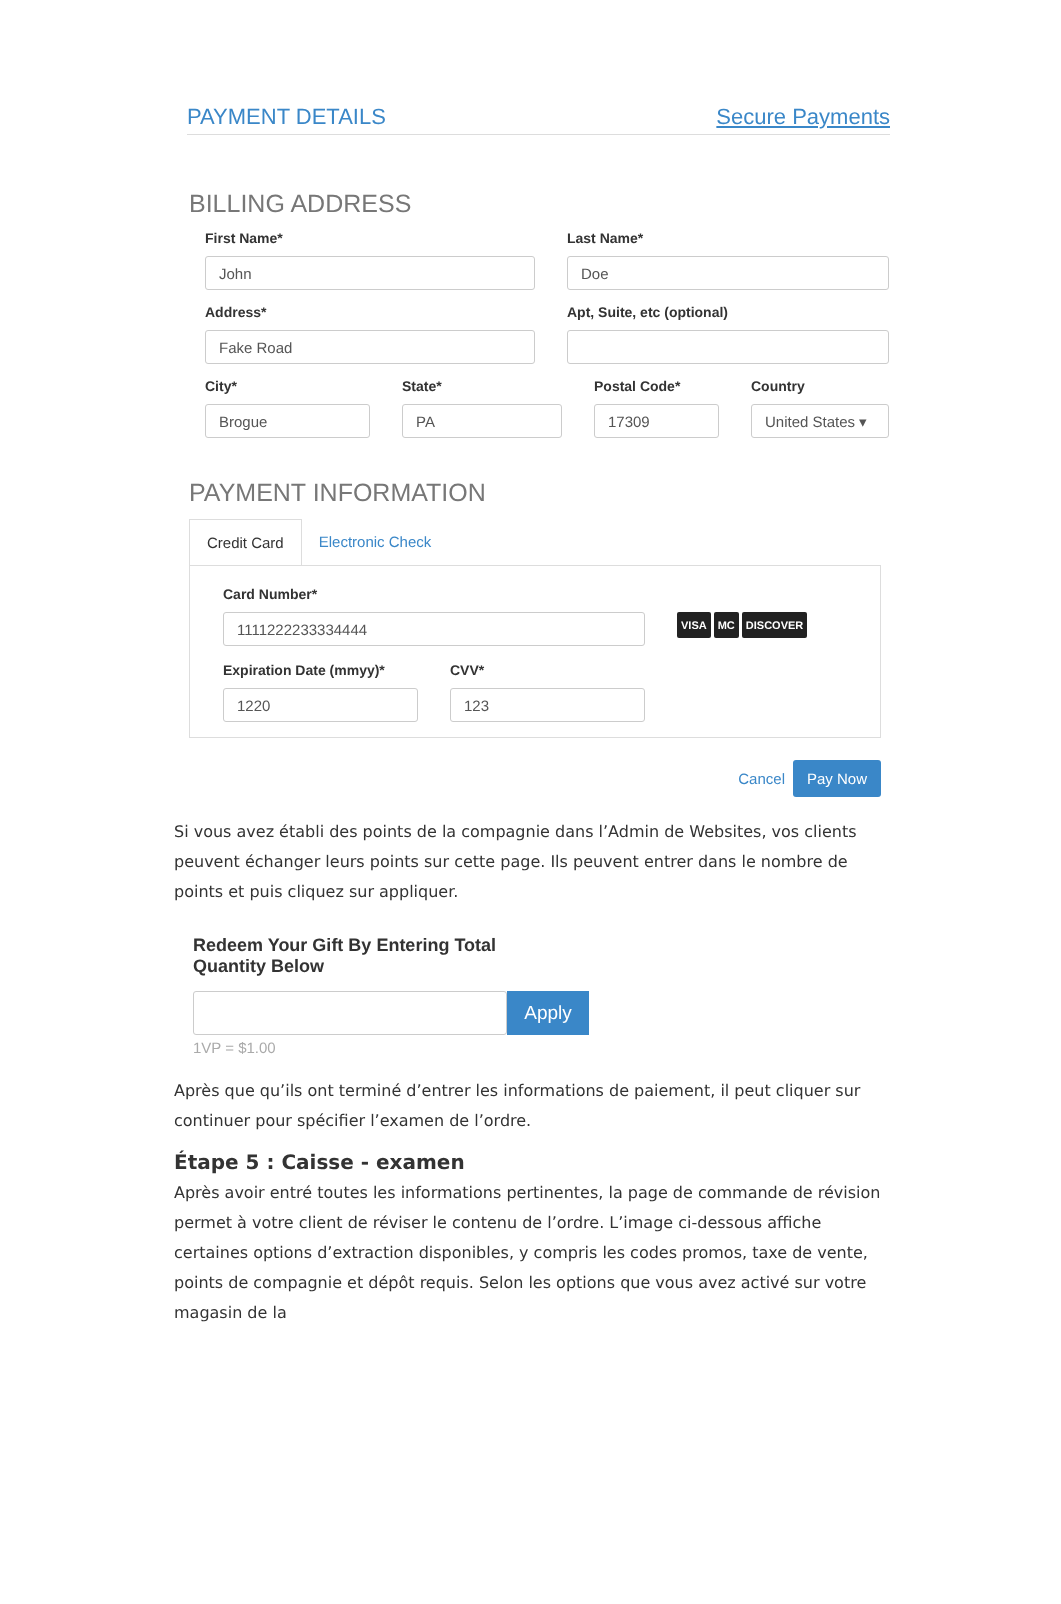PAYMENT DETAILS Secure Payments
BILLING ADDRESS
First Name*
John
Last Name*
Doe
Address*
Fake Road
Apt, Suite, etc (optional)
City*
Brogue
State*
PA
Postal Code*
17309
Country
United States ▾
PAYMENT INFORMATION
Credit Card Electronic Check
Card Number*
1111222233334444
VISA MC DISCOVER
Expiration Date (mmyy)*
1220
CVV*
123
Cancel Pay Now
Si vous avez établi des points de la compagnie dans l’Admin de Websites, vos clients peuvent échanger leurs points sur cette page. Ils peuvent entrer dans le nombre de points et puis cliquez sur appliquer.
Redeem Your Gift By Entering Total
Quantity Below
Apply
1VP = $1.00
Après que qu’ils ont terminé d’entrer les informations de paiement, il peut cliquer sur continuer pour spécifier l’examen de l’ordre.
Étape 5 : Caisse - examen
Après avoir entré toutes les informations pertinentes, la page de commande de révision permet à votre client de réviser le contenu de l’ordre. L’image ci-dessous affiche certaines options d’extraction disponibles, y compris les codes promos, taxe de vente, points de compagnie et dépôt requis. Selon les options que vous avez activé sur votre magasin de la